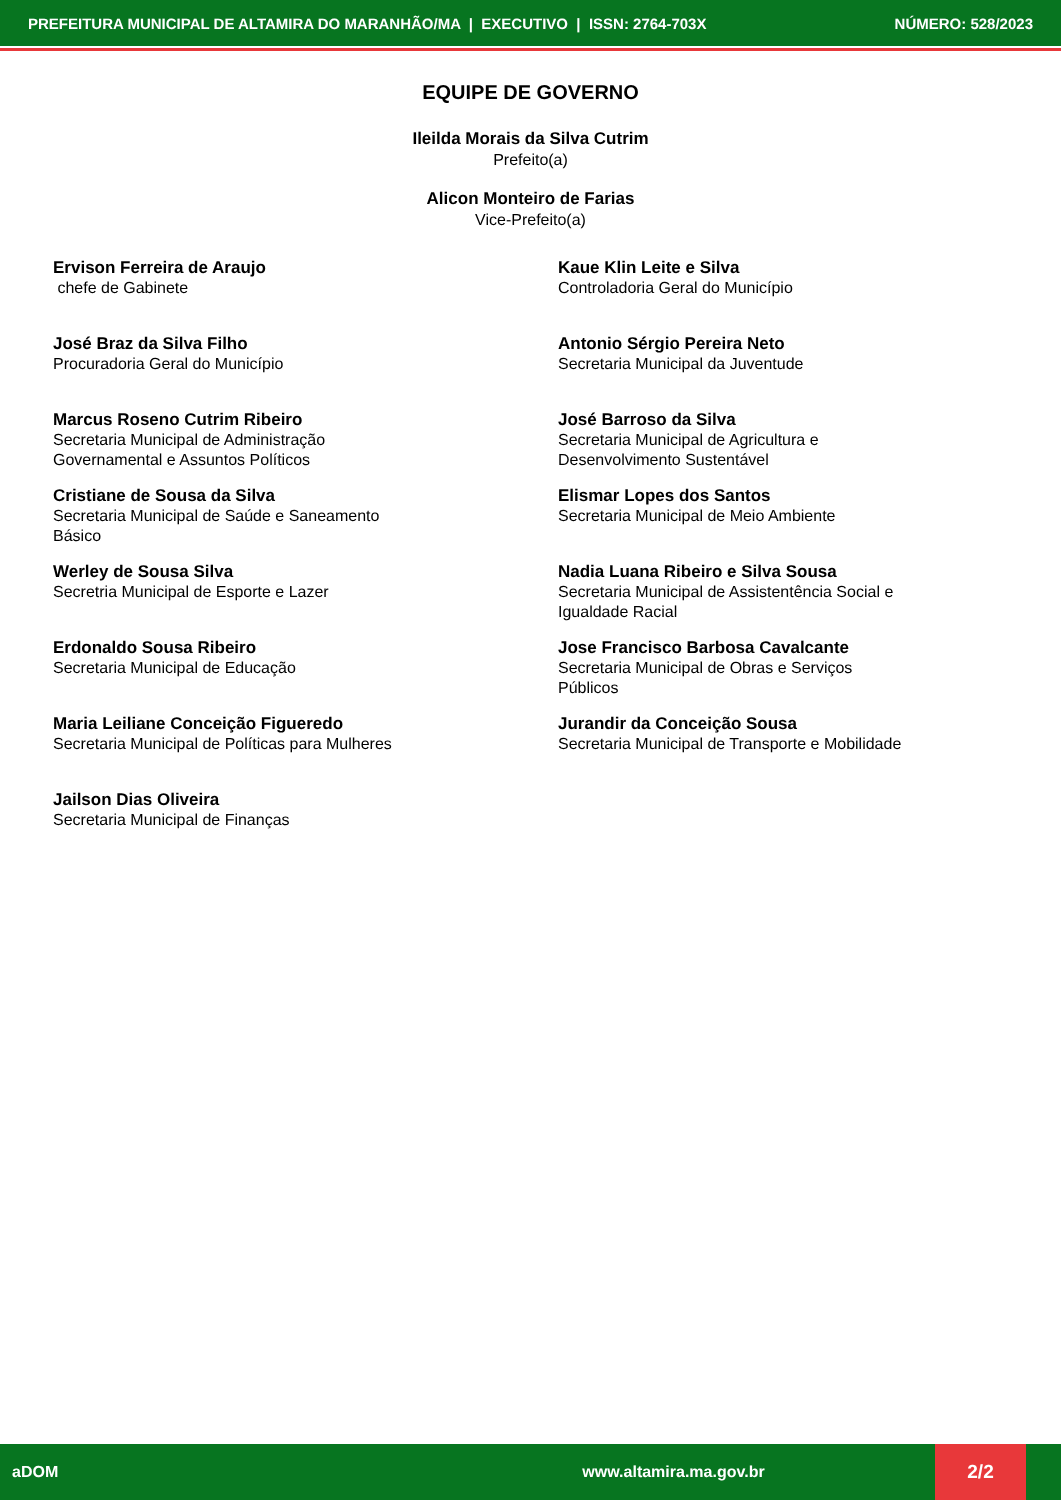PREFEITURA MUNICIPAL DE ALTAMIRA DO MARANHÃO/MA | EXECUTIVO | ISSN: 2764-703X NÚMERO: 528/2023
EQUIPE DE GOVERNO
Ileilda Morais da Silva Cutrim
Prefeito(a)
Alicon Monteiro de Farias
Vice-Prefeito(a)
Ervison Ferreira de Araujo
chefe de Gabinete
Kaue Klin Leite e Silva
Controladoria Geral do Município
José Braz da Silva Filho
Procuradoria Geral do Município
Antonio Sérgio Pereira Neto
Secretaria Municipal da Juventude
Marcus Roseno Cutrim Ribeiro
Secretaria Municipal de Administração
Governamental e Assuntos Políticos
José Barroso da Silva
Secretaria Municipal de Agricultura e
Desenvolvimento Sustentável
Cristiane de Sousa da Silva
Secretaria Municipal de Saúde e Saneamento
Básico
Elismar Lopes dos Santos
Secretaria Municipal de Meio Ambiente
Werley de Sousa Silva
Secretria Municipal de Esporte e Lazer
Nadia Luana Ribeiro e Silva Sousa
Secretaria Municipal de Assistentência Social e
Igualdade Racial
Erdonaldo Sousa Ribeiro
Secretaria Municipal de Educação
Jose Francisco Barbosa Cavalcante
Secretaria Municipal de Obras e Serviços
Públicos
Maria Leiliane Conceição Figueredo
Secretaria Municipal de Políticas para Mulheres
Jurandir da Conceição Sousa
Secretaria Municipal de Transporte e Mobilidade
Jailson Dias Oliveira
Secretaria Municipal de Finanças
aDOM www.altamira.ma.gov.br 2/2